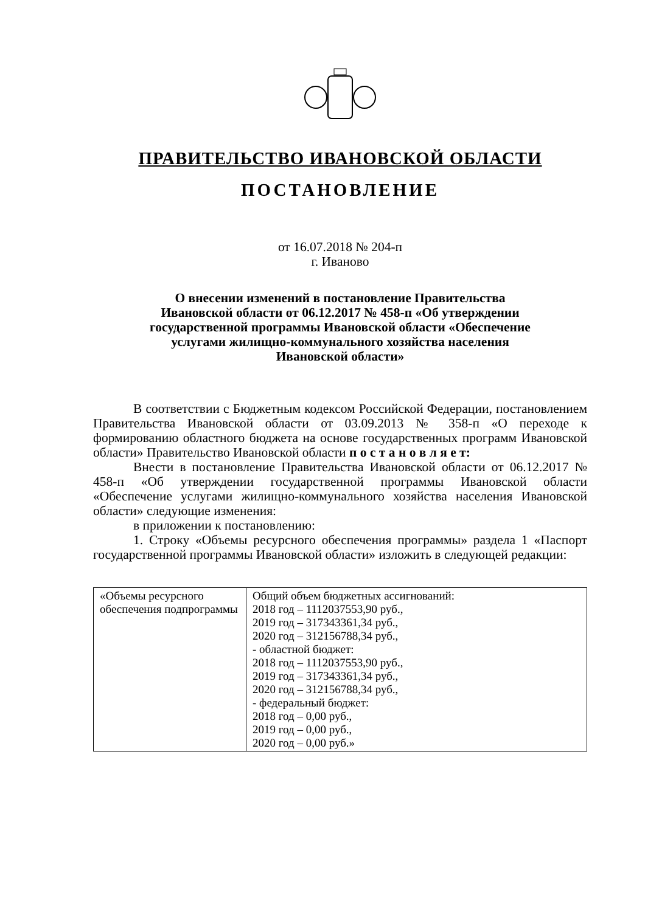ПРАВИТЕЛЬСТВО ИВАНОВСКОЙ ОБЛАСТИ
ПОСТАНОВЛЕНИЕ
от 16.07.2018 № 204-п
г. Иваново
О внесении изменений в постановление Правительства
Ивановской области от 06.12.2017 № 458-п «Об утверждении
государственной программы Ивановской области «Обеспечение
услугами жилищно-коммунального хозяйства населения
Ивановской области»
В соответствии с Бюджетным кодексом Российской Федерации, постановлением Правительства Ивановской области от 03.09.2013 № 358-п «О переходе к формированию областного бюджета на основе государственных программ Ивановской области» Правительство Ивановской области п о с т а н о в л я е т:
Внести в постановление Правительства Ивановской области от 06.12.2017 № 458-п «Об утверждении государственной программы Ивановской области «Обеспечение услугами жилищно-коммунального хозяйства населения Ивановской области» следующие изменения:
в приложении к постановлению:
1. Строку «Объемы ресурсного обеспечения программы» раздела 1 «Паспорт государственной программы Ивановской области» изложить в следующей редакции:
| «Объемы ресурсного обеспечения подпрограммы | Общий объем бюджетных ассигнований: 2018 год – 1112037553,90 руб., 2019 год – 317343361,34 руб., 2020 год – 312156788,34 руб., - областной бюджет: 2018 год – 1112037553,90 руб., 2019 год – 317343361,34 руб., 2020 год – 312156788,34 руб., - федеральный бюджет: 2018 год – 0,00 руб., 2019 год – 0,00 руб., 2020 год – 0,00 руб.» |